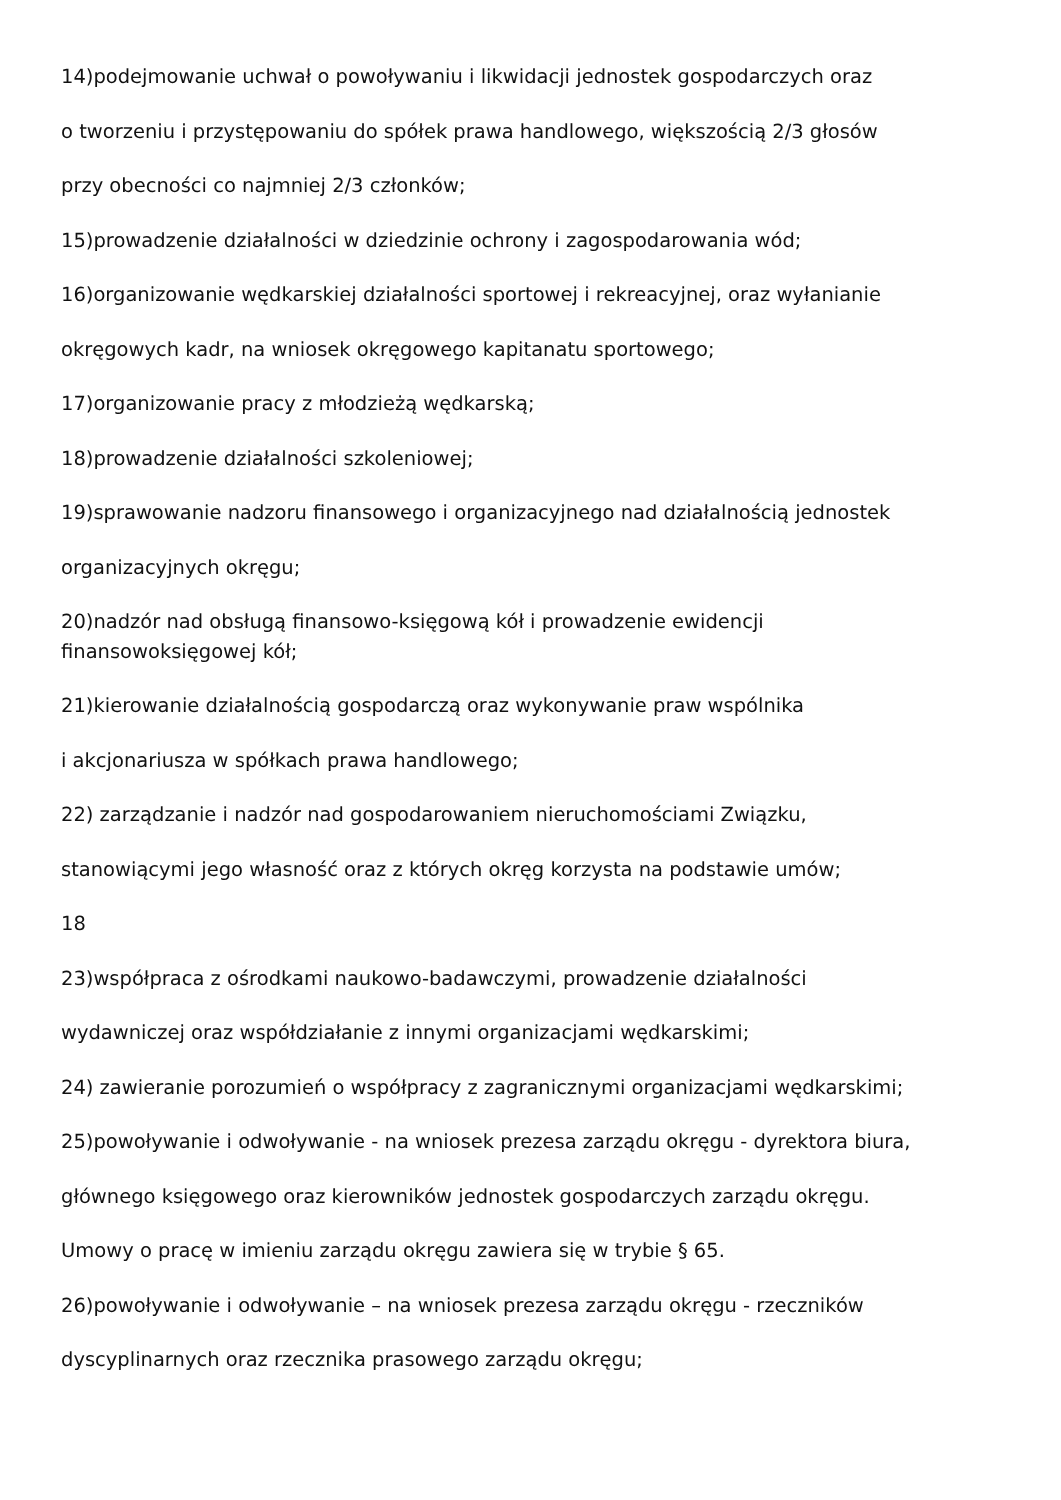14)podejmowanie uchwał o powoływaniu i likwidacji jednostek gospodarczych oraz
o tworzeniu i przystępowaniu do spółek prawa handlowego, większością 2/3 głosów
przy obecności co najmniej 2/3 członków;
15)prowadzenie działalności w dziedzinie ochrony i zagospodarowania wód;
16)organizowanie wędkarskiej działalności sportowej i rekreacyjnej, oraz wyłanianie
okręgowych kadr, na wniosek okręgowego kapitanatu sportowego;
17)organizowanie pracy z młodzieżą wędkarską;
18)prowadzenie działalności szkoleniowej;
19)sprawowanie nadzoru finansowego i organizacyjnego nad działalnością jednostek
organizacyjnych okręgu;
20)nadzór nad obsługą finansowo-księgową kół i prowadzenie ewidencji
finansowoksięgowej kół;
21)kierowanie działalnością gospodarczą oraz wykonywanie praw wspólnika
i akcjonariusza w spółkach prawa handlowego;
22) zarządzanie i nadzór nad gospodarowaniem nieruchomościami Związku,
stanowiącymi jego własność oraz z których okręg korzysta na podstawie umów;
18
23)współpraca z ośrodkami naukowo-badawczymi, prowadzenie działalności
wydawniczej oraz współdziałanie z innymi organizacjami wędkarskimi;
24) zawieranie porozumień o współpracy z zagranicznymi organizacjami wędkarskimi;
25)powoływanie i odwoływanie - na wniosek prezesa zarządu okręgu - dyrektora biura,
głównego księgowego oraz kierowników jednostek gospodarczych zarządu okręgu.
Umowy o pracę w imieniu zarządu okręgu zawiera się w trybie § 65.
26)powoływanie i odwoływanie – na wniosek prezesa zarządu okręgu - rzeczników
dyscyplinarnych oraz rzecznika prasowego zarządu okręgu;